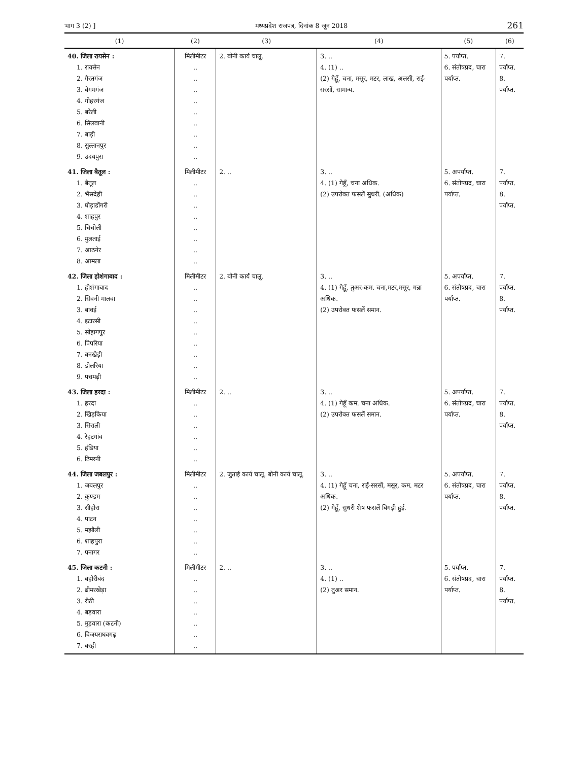भाग 3 (2) ] मध्यप्रदेश राजपत्र, दिनांक 8 जून 2018 261
| (1) | (2) | (3) | (4) | (5) | (6) |
| --- | --- | --- | --- | --- | --- |
| 40. जिला रायसेन : 1. रायसेन 2. गैरतगंज 3. बेगमगंज 4. गोहरगंज 5. बरेली 6. सिलवानी 7. बाड़ी 8. सुल्तानपुर 9. उदयपुरा | मिलीमीटर .. .. .. .. .. .. .. .. .. | 2. बोनी कार्य चालू. | 3. .. 4. (1) .. (2) गेहूँ, चना, मसूर, मटर, लाख, अलसी, राई-सरसों, सामान्य. | 5. पर्याप्त. 6. संतोषप्रद, चारा पर्याप्त. | 7. पर्याप्त. 8. पर्याप्त. |
| 41. जिला बैतूल : 1. बैतूल 2. भैंसदेही 3. घोड़ाडोंगरी 4. शाहपुर 5. चिचोली 6. मुलताई 7. आठनेर 8. आमला | मिलीमीटर .. .. .. .. .. .. .. .. | 2. .. | 3. .. 4. (1) गेहूँ, चना अधिक. (2) उपरोक्त फसलें सुधरी. (अधिक) | 5. अपर्याप्त. 6. संतोषप्रद, चारा पर्याप्त. | 7. पर्याप्त. 8. पर्याप्त. |
| 42. जिला होशंगाबाद : 1. होशंगाबाद 2. सिवनी मालवा 3. बावई 4. इटारसी 5. सोहागपुर 6. पिपरिया 7. बनखेड़ी 8. डोलरिया 9. पचमढ़ी | मिलीमीटर .. .. .. .. .. .. .. .. .. | 2. बोनी कार्य चालू. | 3. .. 4. (1) गेहूँ, तुअर-कम. चना,मटर,मसूर, गन्ना अधिक. (2) उपरोक्त फसलें समान. | 5. अपर्याप्त. 6. संतोषप्रद, चारा पर्याप्त. | 7. पर्याप्त. 8. पर्याप्त. |
| 43. जिला हरदा : 1. हरदा 2. खिड़किया 3. सिराली 4. रेहटगांव 5. हंडिया 6. टिमरनी | मिलीमीटर .. .. .. .. .. .. | 2. .. | 3. .. 4. (1) गेहूँ कम. चना अधिक. (2) उपरोक्त फसलें समान. | 5. अपर्याप्त. 6. संतोषप्रद, चारा पर्याप्त. | 7. पर्याप्त. 8. पर्याप्त. |
| 44. जिला जबलपुर : 1. जबलपुर 2. कुण्डम 3. सीहोरा 4. पाटन 5. मझौली 6. शाहपुरा 7. पनागर | मिलीमीटर .. .. .. .. .. .. .. | 2. जुताई कार्य चालू. बोनी कार्य चालू. | 3. .. 4. (1) गेहूँ चना, राई-सरसों, मसूर, कम. मटर अधिक. (2) गेहूँ, सुधरी शेष फसलें बिगड़ी हुई. | 5. अपर्याप्त. 6. संतोषप्रद, चारा पर्याप्त. | 7. पर्याप्त. 8. पर्याप्त. |
| 45. जिला कटनी : 1. बहोरीबंद 2. ढीमरखेड़ा 3. रीठी 4. बड़वारा 5. मुड़वारा (कटनी) 6. विजयराघवगढ़ 7. बरही | मिलीमीटर .. .. .. .. .. .. .. | 2. .. | 3. .. 4. (1) .. (2) तुअर समान. | 5. पर्याप्त. 6. संतोषप्रद, चारा पर्याप्त. | 7. पर्याप्त. 8. पर्याप्त. |